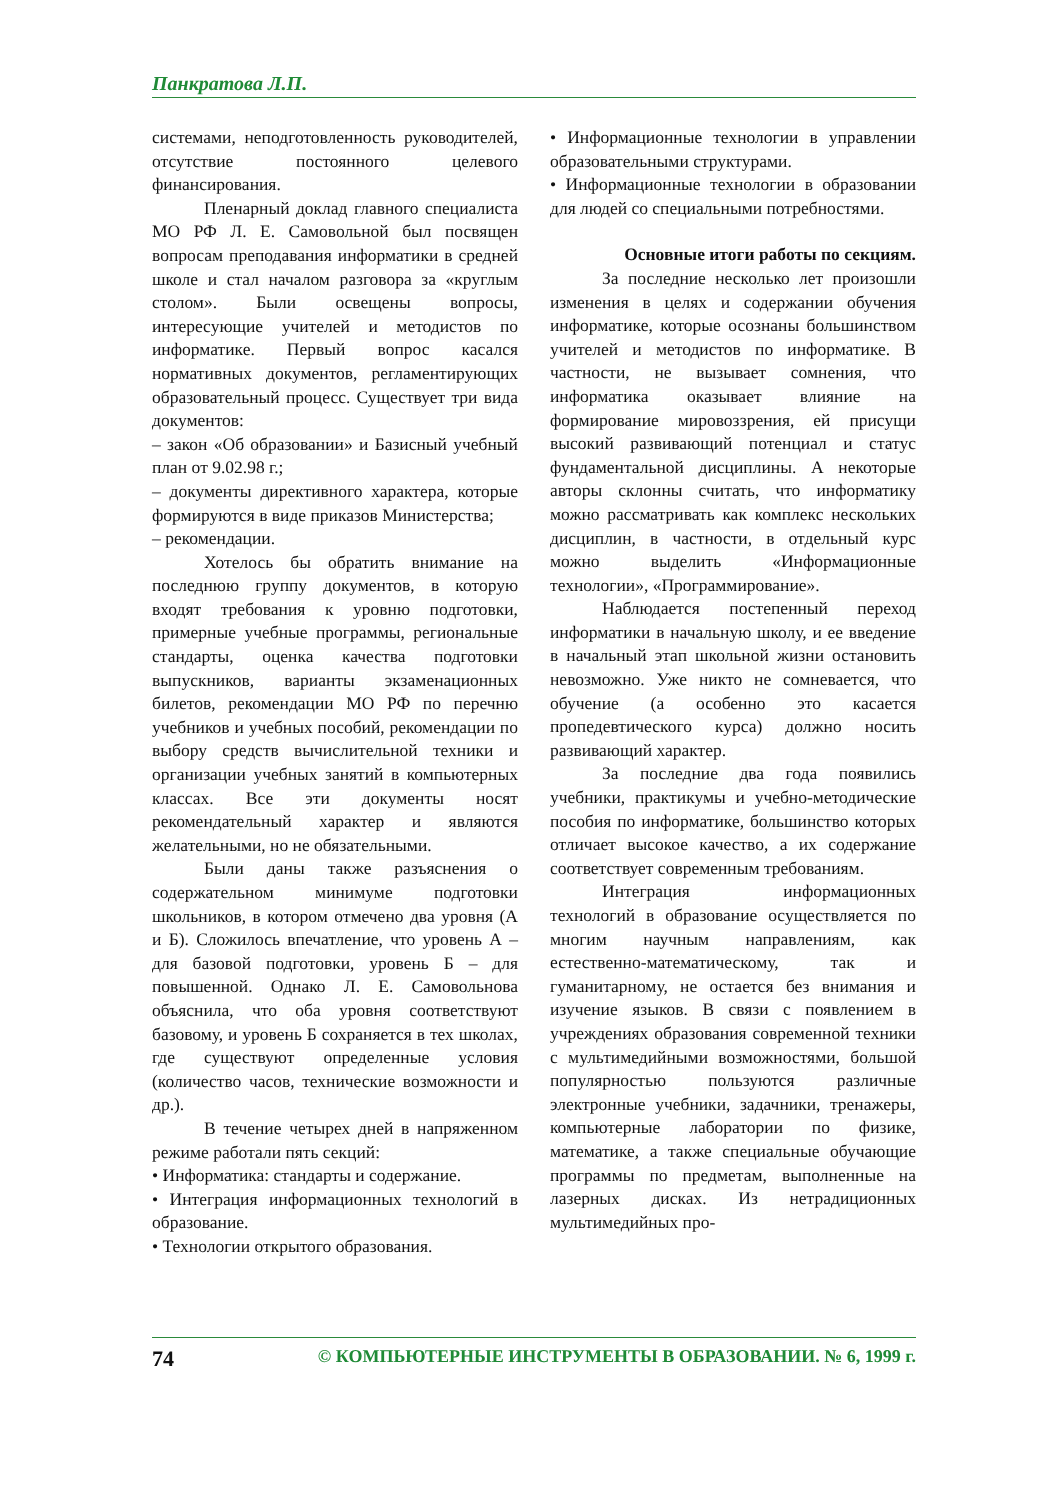Панкратова Л.П.
системами, неподготовленность руководителей, отсутствие постоянного целевого финансирования.
Пленарный доклад главного специалиста МО РФ Л. Е. Самовольной был посвящен вопросам преподавания информатики в средней школе и стал началом разговора за «круглым столом». Были освещены вопросы, интересующие учителей и методистов по информатике. Первый вопрос касался нормативных документов, регламентирующих образовательный процесс. Существует три вида документов:
– закон «Об образовании» и Базисный учебный план от 9.02.98 г.;
– документы директивного характера, которые формируются в виде приказов Министерства;
– рекомендации.
Хотелось бы обратить внимание на последнюю группу документов, в которую входят требования к уровню подготовки, примерные учебные программы, региональные стандарты, оценка качества подготовки выпускников, варианты экзаменационных билетов, рекомендации МО РФ по перечню учебников и учебных пособий, рекомендации по выбору средств вычислительной техники и организации учебных занятий в компьютерных классах. Все эти документы носят рекомендательный характер и являются желательными, но не обязательными.
Были даны также разъяснения о содержательном минимуме подготовки школьников, в котором отмечено два уровня (А и Б). Сложилось впечатление, что уровень А – для базовой подготовки, уровень Б – для повышенной. Однако Л. Е. Самовольнова объяснила, что оба уровня соответствуют базовому, и уровень Б сохраняется в тех школах, где существуют определенные условия (количество часов, технические возможности и др.).
В течение четырех дней в напряженном режиме работали пять секций:
• Информатика: стандарты и содержание.
• Интеграция информационных технологий в образование.
• Технологии открытого образования.
• Информационные технологии в управлении образовательными структурами.
• Информационные технологии в образовании для людей со специальными потребностями.
Основные итоги работы по секциям.
За последние несколько лет произошли изменения в целях и содержании обучения информатике, которые осознаны большинством учителей и методистов по информатике. В частности, не вызывает сомнения, что информатика оказывает влияние на формирование мировоззрения, ей присущи высокий развивающий потенциал и статус фундаментальной дисциплины. А некоторые авторы склонны считать, что информатику можно рассматривать как комплекс нескольких дисциплин, в частности, в отдельный курс можно выделить «Информационные технологии», «Программирование».
Наблюдается постепенный переход информатики в начальную школу, и ее введение в начальный этап школьной жизни остановить невозможно. Уже никто не сомневается, что обучение (а особенно это касается пропедевтического курса) должно носить развивающий характер.
За последние два года появились учебники, практикумы и учебно-методические пособия по информатике, большинство которых отличает высокое качество, а их содержание соответствует современным требованиям.
Интеграция информационных технологий в образование осуществляется по многим научным направлениям, как естественно-математическому, так и гуманитарному, не остается без внимания и изучение языков. В связи с появлением в учреждениях образования современной техники с мультимедийными возможностями, большой популярностью пользуются различные электронные учебники, задачники, тренажеры, компьютерные лаборатории по физике, математике, а также специальные обучающие программы по предметам, выполненные на лазерных дисках. Из нетрадиционных мультимедийных про-
74 © КОМПЬЮТЕРНЫЕ ИНСТРУМЕНТЫ В ОБРАЗОВАНИИ. № 6, 1999 г.